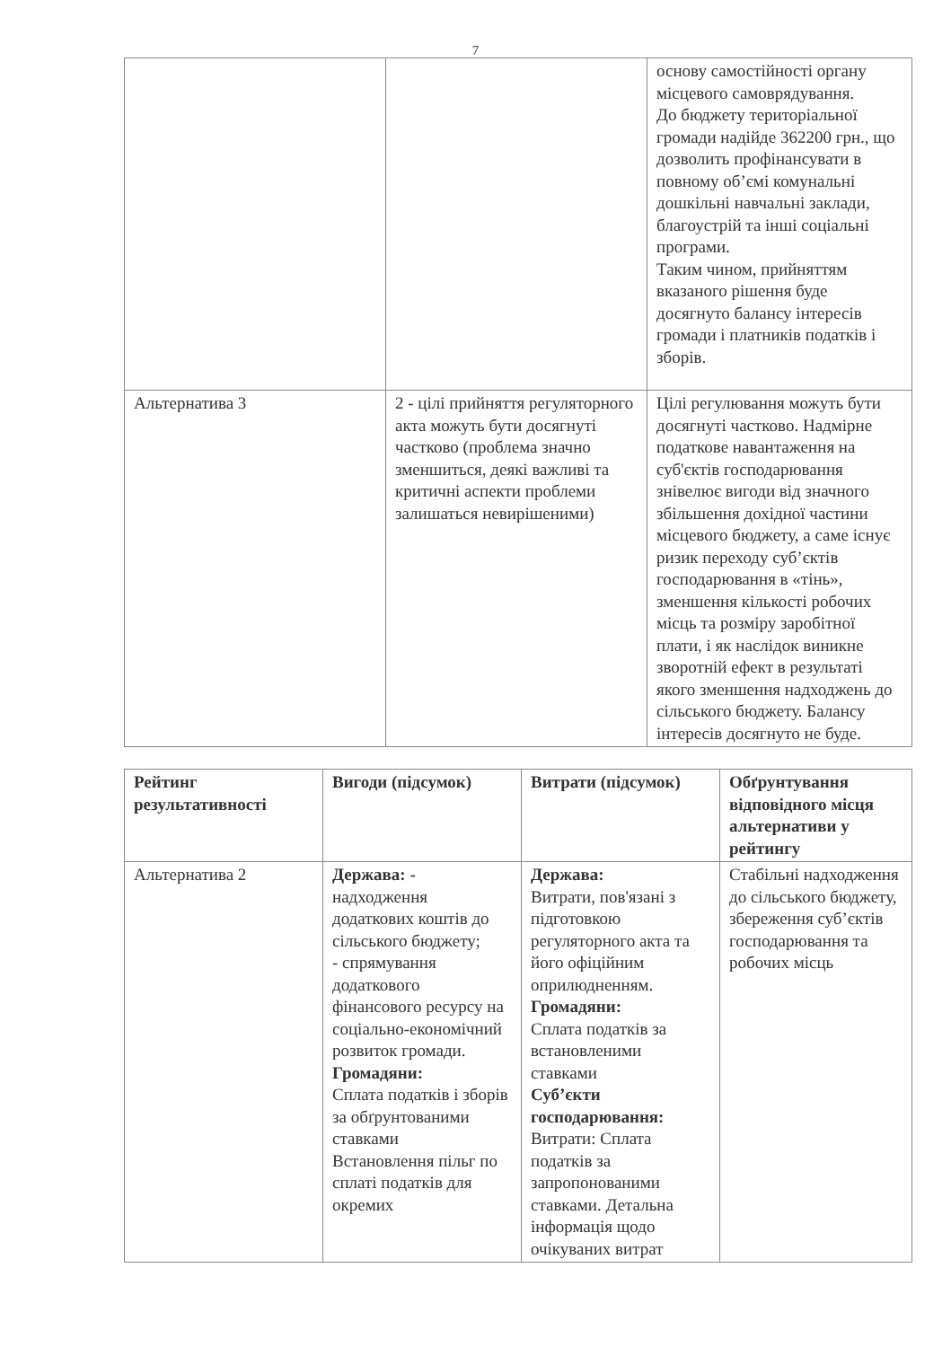7
| | | основу самостійності органу місцевого самоврядування. До бюджету територіальної громади надійде 362200 грн., що дозволить профінансувати в повному об’ємі комунальні дошкільні навчальні заклади, благоустрій та інші соціальні програми. Таким чином, прийняттям вказаного рішення буде досягнуто балансу інтересів громади і платників податків і зборів. |
| Альтернатива 3 | 2 - цілі прийняття регуляторного акта можуть бути досягнуті частково (проблема значно зменшиться, деякі важливі та критичні аспекти проблеми залишаться невирішеними) | Цілі регулювання можуть бути досягнуті частково. Надмірне податкове навантаження на суб'єктів господарювання знівелює вигоди від значного збільшення дохідної частини місцевого бюджету, а саме існує ризик переходу суб’єктів господарювання в «тінь», зменшення кількості робочих місць та розміру заробітної плати, і як наслідок виникне зворотній ефект в результаті якого зменшення надходжень до сільського бюджету. Балансу інтересів досягнуто не буде. |
| Рейтинг результативності | Вигоди (підсумок) | Витрати (підсумок) | Обґрунтування відповідного місця альтернативи у рейтингу |
| --- | --- | --- | --- |
| Альтернатива 2 | Держава: - надходження додаткових коштів до сільського бюджету; - спрямування додаткового фінансового ресурсу на соціально-економічний розвиток громади. Громадяни: Сплата податків і зборів за обґрунтованими ставками Встановлення пільг по сплаті податків для окремих | Держава: Витрати, пов'язані з підготовкою регуляторного акта та його офіційним оприлюдненням. Громадяни: Сплата податків за встановленими ставками Суб’єкти господарювання: Витрати: Сплата податків за запропонованими ставками. Детальна інформація щодо очікуваних витрат | Стабільні надходження до сільського бюджету, збереження суб’єктів господарювання та робочих місць |